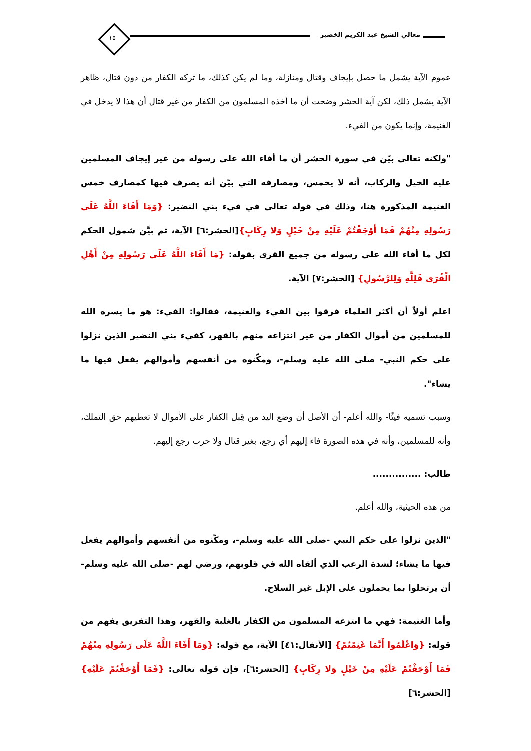معالي الشيخ عبد الكريم الخضير ١٥
عموم الآية يشمل ما حصل بإيجاف وقتال ومنازلة، وما لم يكن كذلك، ما تركه الكفار من دون قتال، ظاهر الآية يشمل ذلك، لكن آية الحشر وضحت أن ما أخذه المسلمون من الكفار من غير قتال أن هذا لا يدخل في الغنيمة، وإنما يكون من الفيء.
"ولكنه تعالى بيّن في سورة الحشر أن ما أفاء الله على رسوله من غير إيجاف المسلمين عليه الخيل والركاب، أنه لا يخمس، ومصارفه التي بيّن أنه يصرف فيها كمصارف خمس الغنيمة المذكورة هنا، وذلك في قوله تعالى في فيء بني النضير: {وَمَا أَفَاءَ اللَّهُ عَلَى رَسُولِهِ مِنْهُمْ فَمَا أَوْجَفْتُمْ عَلَيْهِ مِنْ خَيْلٍ وَلا رِكَابٍ}[الحشر:٦] الآية، ثم بيَّن شمول الحكم لكل ما أفاء الله على رسوله من جميع القرى بقوله: {مَا أَفَاءَ اللَّهُ عَلَى رَسُولِهِ مِنْ أَهْلِ الْقُرَى فَلِلَّهِ وَلِلرَّسُولِ} [الحشر:٧] الآية.
اعلم أولاً أن أكثر العلماء فرقوا بين الفيء والغنيمة، فقالوا: الفيء: هو ما يسره الله للمسلمين من أموال الكفار من غير انتزاعه منهم بالقهر، كفيء بني النضير الذين نزلوا على حكم النبي- صلى الله عليه وسلم-، ومكّنوه من أنفسهم وأموالهم يفعل فيها ما يشاء".
وسبب تسميه فيئًا- والله أعلم- أن الأصل أن وضع اليد من قِبل الكفار على الأموال لا تعطيهم حق التملك، وأنه للمسلمين، وأنه في هذه الصورة فاء إليهم أي رجع، بغير قتال ولا حرب رجع إليهم.
طالب: ...............
من هذه الحيثية، والله أعلم.
"الذين نزلوا على حكم النبي -صلى الله عليه وسلم-، ومكّنوه من أنفسهم وأموالهم يفعل فيها ما يشاء؛ لشدة الرعب الذي ألقاه الله في قلوبهم، ورضي لهم -صلى الله عليه وسلم- أن يرتحلوا بما يحملون على الإبل غير السلاح.
وأما الغنيمة: فهي ما انتزعه المسلمون من الكفار بالغلبة والقهر، وهذا التفريق يفهم من قوله: {وَاعْلَمُوا أَنَّمَا غَنِمْتُمْ} [الأنفال:٤١] الآية، مع قوله: {وَمَا أَفَاءَ اللَّهُ عَلَى رَسُولِهِ مِنْهُمْ فَمَا أَوْجَفْتُمْ عَلَيْهِ مِنْ خَيْلٍ وَلا رِكَابٍ} [الحشر:٦]، فإن قوله تعالى: {فَمَا أَوْجَفْتُمْ عَلَيْهِ} [الحشر:٦]